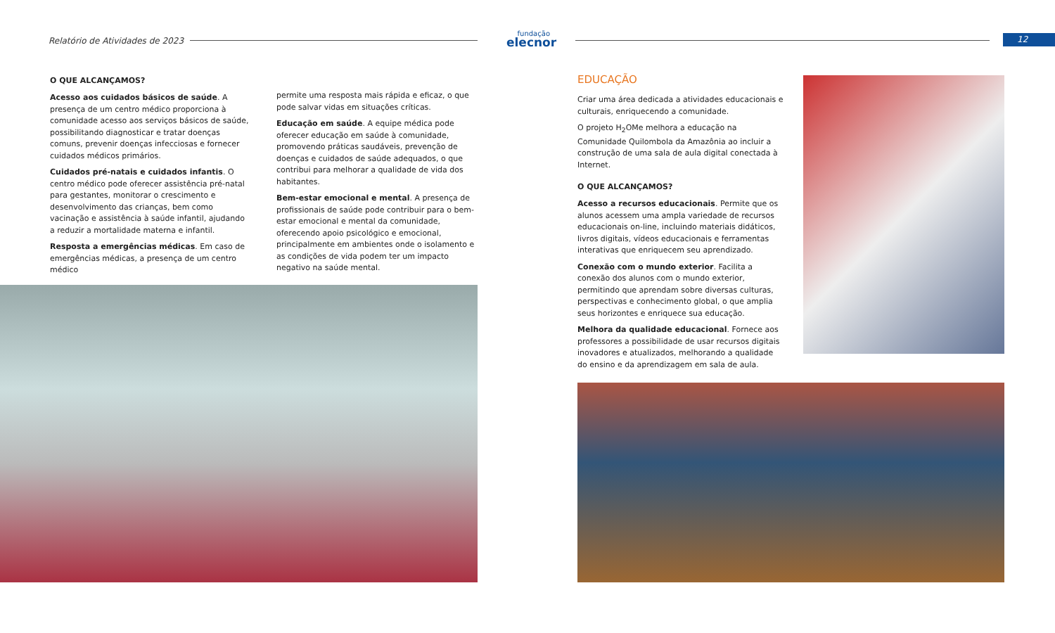Relatório de Atividades de 2023
fundação
elecnor
12
O QUE ALCANÇAMOS?
Acesso aos cuidados básicos de saúde. A presença de um centro médico proporciona à comunidade acesso aos serviços básicos de saúde, possibilitando diagnosticar e tratar doenças comuns, prevenir doenças infecciosas e fornecer cuidados médicos primários.
Cuidados pré-natais e cuidados infantis. O centro médico pode oferecer assistência pré-natal para gestantes, monitorar o crescimento e desenvolvimento das crianças, bem como vacinação e assistência à saúde infantil, ajudando a reduzir a mortalidade materna e infantil.
Resposta a emergências médicas. Em caso de emergências médicas, a presença de um centro médico
permite uma resposta mais rápida e eficaz, o que pode salvar vidas em situações críticas.
Educação em saúde. A equipe médica pode oferecer educação em saúde à comunidade, promovendo práticas saudáveis, prevenção de doenças e cuidados de saúde adequados, o que contribui para melhorar a qualidade de vida dos habitantes.
Bem-estar emocional e mental. A presença de profissionais de saúde pode contribuir para o bem-estar emocional e mental da comunidade, oferecendo apoio psicológico e emocional, principalmente em ambientes onde o isolamento e as condições de vida podem ter um impacto negativo na saúde mental.
EDUCAÇÃO
Criar uma área dedicada a atividades educacionais e culturais, enriquecendo a comunidade.
O projeto H<sub>2</sub>OMe melhora a educação na Comunidade Quilombola da Amazônia ao incluir a construção de uma sala de aula digital conectada à Internet.
O QUE ALCANÇAMOS?
Acesso a recursos educacionais. Permite que os alunos acessem uma ampla variedade de recursos educacionais on-line, incluindo materiais didáticos, livros digitais, vídeos educacionais e ferramentas interativas que enriquecem seu aprendizado.
Conexão com o mundo exterior. Facilita a conexão dos alunos com o mundo exterior, permitindo que aprendam sobre diversas culturas, perspectivas e conhecimento global, o que amplia seus horizontes e enriquece sua educação.
Melhora da qualidade educacional. Fornece aos professores a possibilidade de usar recursos digitais inovadores e atualizados, melhorando a qualidade do ensino e da aprendizagem em sala de aula.